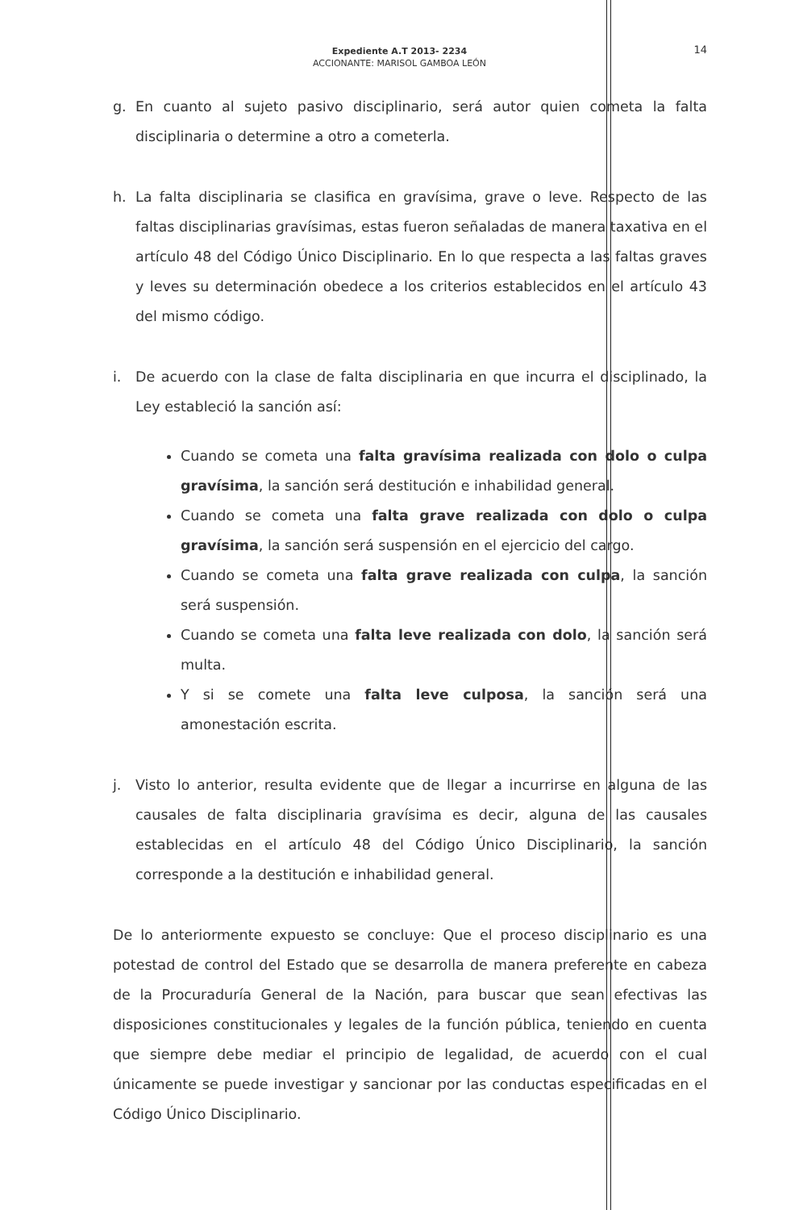Expediente A.T 2013- 2234
ACCIONANTE: MARISOL GAMBOA LEÓN
14
g. En cuanto al sujeto pasivo disciplinario, será autor quien cometa la falta disciplinaria o determine a otro a cometerla.
h. La falta disciplinaria se clasifica en gravísima, grave o leve. Respecto de las faltas disciplinarias gravísimas, estas fueron señaladas de manera taxativa en el artículo 48 del Código Único Disciplinario. En lo que respecta a las faltas graves y leves su determinación obedece a los criterios establecidos en el artículo 43 del mismo código.
i. De acuerdo con la clase de falta disciplinaria en que incurra el disciplinado, la Ley estableció la sanción así:
Cuando se cometa una falta gravísima realizada con dolo o culpa gravísima, la sanción será destitución e inhabilidad general.
Cuando se cometa una falta grave realizada con dolo o culpa gravísima, la sanción será suspensión en el ejercicio del cargo.
Cuando se cometa una falta grave realizada con culpa, la sanción será suspensión.
Cuando se cometa una falta leve realizada con dolo, la sanción será multa.
Y si se comete una falta leve culposa, la sanción será una amonestación escrita.
j. Visto lo anterior, resulta evidente que de llegar a incurrirse en alguna de las causales de falta disciplinaria gravísima es decir, alguna de las causales establecidas en el artículo 48 del Código Único Disciplinario, la sanción corresponde a la destitución e inhabilidad general.
De lo anteriormente expuesto se concluye: Que el proceso disciplinario es una potestad de control del Estado que se desarrolla de manera preferente en cabeza de la Procuraduría General de la Nación, para buscar que sean efectivas las disposiciones constitucionales y legales de la función pública, teniendo en cuenta que siempre debe mediar el principio de legalidad, de acuerdo con el cual únicamente se puede investigar y sancionar por las conductas especificadas en el Código Único Disciplinario.